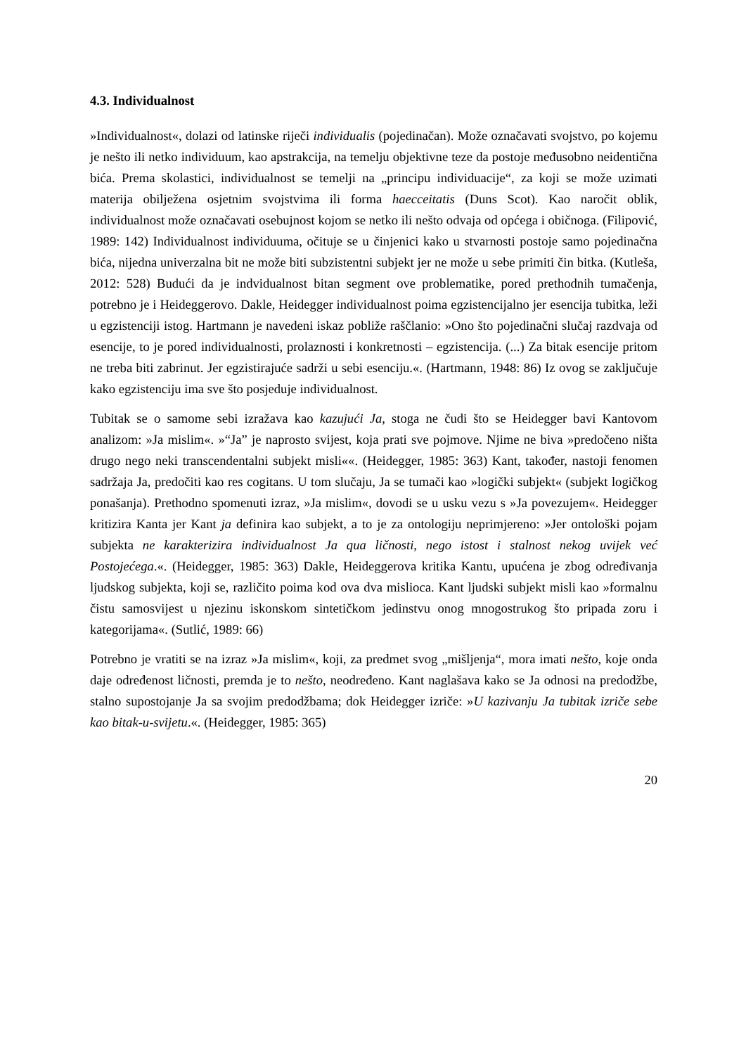4.3. Individualnost
»Individualnost«, dolazi od latinske riječi individualis (pojedinačan). Može označavati svojstvo, po kojemu je nešto ili netko individuum, kao apstrakcija, na temelju objektivne teze da postoje međusobno neidentična bića. Prema skolastici, individualnost se temelji na „principu individuacije“, za koji se može uzimati materija obilježena osjetnim svojstvima ili forma haecceitatis (Duns Scot). Kao naročit oblik, individualnost može označavati osebujnost kojom se netko ili nešto odvaja od općega i običnoga. (Filipović, 1989: 142) Individualnost individuuma, očituje se u činjenici kako u stvarnosti postoje samo pojedinačna bića, nijedna univerzalna bit ne može biti subzistentni subjekt jer ne može u sebe primiti čin bitka. (Kutleša, 2012: 528) Budući da je indvidualnost bitan segment ove problematike, pored prethodnih tumačenja, potrebno je i Heideggerovo. Dakle, Heidegger individualnost poima egzistencijalno jer esencija tubitka, leži u egzistenciji istog. Hartmann je navedeni iskaz pobliže raščlanio: »Ono što pojedinačni slučaj razdvaja od esencije, to je pored individualnosti, prolaznosti i konkretnosti – egzistencija. (...) Za bitak esencije pritom ne treba biti zabrinut. Jer egzistirajuće sadrži u sebi esenciju.«. (Hartmann, 1948: 86) Iz ovog se zaključuje kako egzistenciju ima sve što posjeduje individualnost.
Tubitak se o samome sebi izražava kao kazujući Ja, stoga ne čudi što se Heidegger bavi Kantovom analizom: »Ja mislim«. »“Ja” je naprosto svijest, koja prati sve pojmove. Njime ne biva »predočeno ništa drugo nego neki transcendentalni subjekt misli««. (Heidegger, 1985: 363) Kant, također, nastoji fenomen sadržaja Ja, predočiti kao res cogitans. U tom slučaju, Ja se tumači kao »logički subjekt« (subjekt logičkog ponašanja). Prethodno spomenuti izraz, »Ja mislim«, dovodi se u usku vezu s »Ja povezujem«. Heidegger kritizira Kanta jer Kant ja definira kao subjekt, a to je za ontologiju neprimjereno: »Jer ontološki pojam subjekta ne karakterizira individualnost Ja qua ličnosti, nego istost i stalnost nekog uvijek već Postojećega.«. (Heidegger, 1985: 363) Dakle, Heideggerova kritika Kantu, upućena je zbog određivanja ljudskog subjekta, koji se, različito poima kod ova dva mislioca. Kant ljudski subjekt misli kao »formalnu čistu samosvijest u njezinu iskonskom sintetičkom jedinstvu onog mnogostrukog što pripada zoru i kategorijama«. (Sutlić, 1989: 66)
Potrebno je vratiti se na izraz »Ja mislim«, koji, za predmet svog „mišljenja“, mora imati nešto, koje onda daje određenost ličnosti, premda je to nešto, neodređeno. Kant naglašava kako se Ja odnosi na predodžbe, stalno supostojanje Ja sa svojim predodžbama; dok Heidegger izriče: »U kazivanju Ja tubitak izriče sebe kao bitak-u-svijetu.«. (Heidegger, 1985: 365)
20